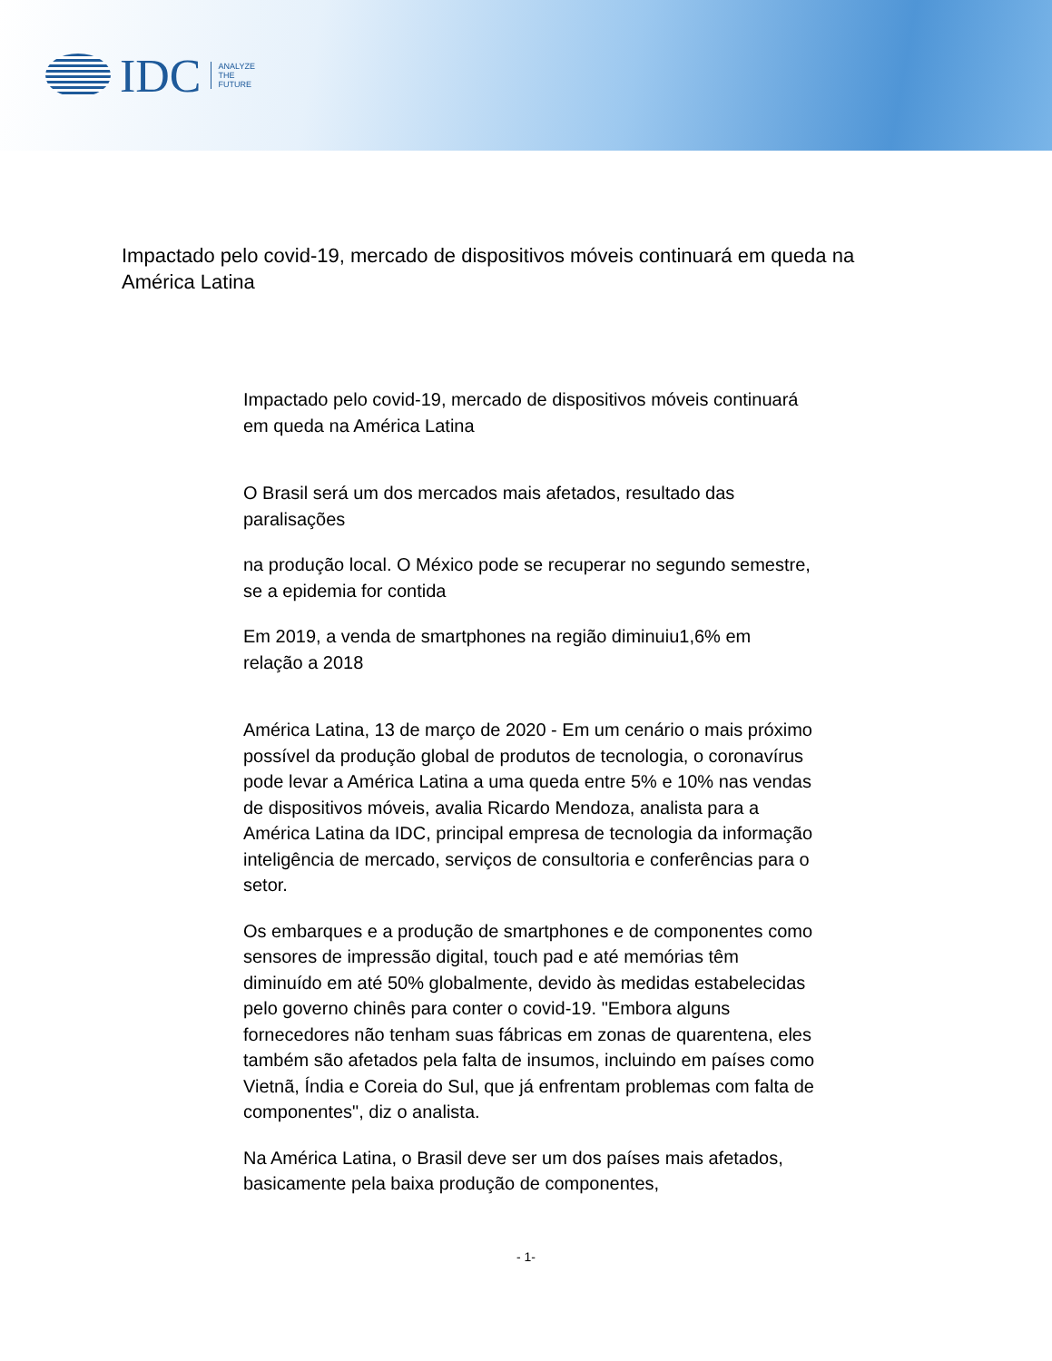IDC
ANALYZE
THE
FUTURE
Impactado pelo covid-19, mercado de dispositivos móveis continuará em queda na América Latina
Impactado pelo covid-19, mercado de dispositivos móveis continuará em queda na América Latina
O Brasil será um dos mercados mais afetados, resultado das paralisações
na produção local. O México pode se recuperar no segundo semestre, se a epidemia for contida
Em 2019, a venda de smartphones na região diminuiu1,6% em relação a 2018
América Latina, 13 de março de 2020 - Em um cenário o mais próximo possível da produção global de produtos de tecnologia, o coronavírus pode levar a América Latina a uma queda entre 5% e 10% nas vendas de dispositivos móveis, avalia Ricardo Mendoza, analista para a América Latina da IDC, principal empresa de tecnologia da informação inteligência de mercado, serviços de consultoria e conferências para o setor.
Os embarques e a produção de smartphones e de componentes como sensores de impressão digital, touch pad e até memórias têm diminuído em até 50% globalmente, devido às medidas estabelecidas pelo governo chinês para conter o covid-19. "Embora alguns fornecedores não tenham suas fábricas em zonas de quarentena, eles também são afetados pela falta de insumos, incluindo em países como Vietnã, Índia e Coreia do Sul, que já enfrentam problemas com falta de componentes", diz o analista.
Na América Latina, o Brasil deve ser um dos países mais afetados, basicamente pela baixa produção de componentes,
- 1-